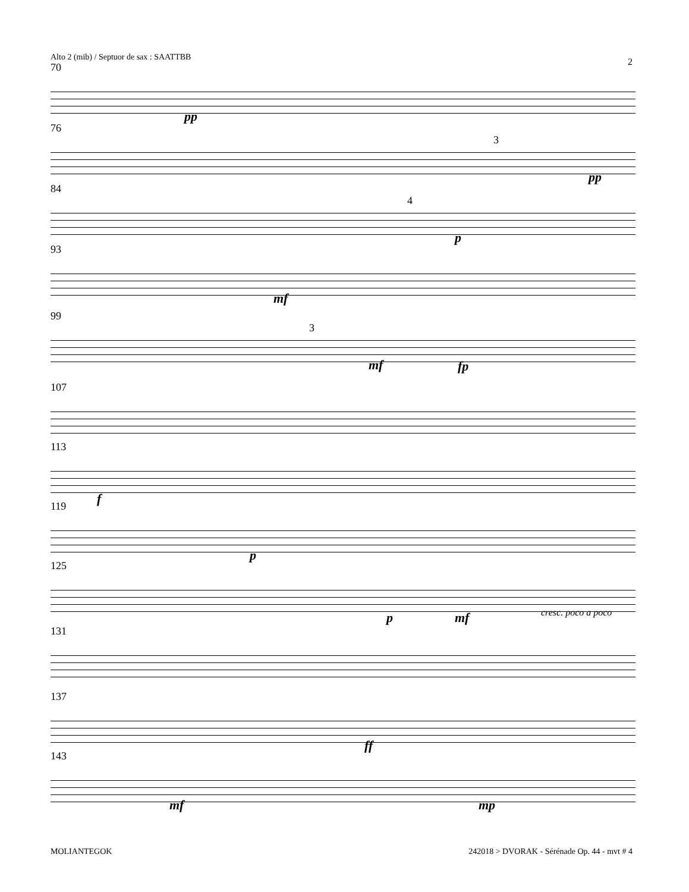Alto 2 (mib) / Septuor de sax : SAATTBB
2
70
pp
76
3
pp
84
4
p
93
mf
99
3
mf fp
107
113
f
119
p
125
p mf cresc. poco a poco
131
137
ff
143
mf mp
MOLIANTEGOK
242018 > DVORAK - Sérénade Op. 44 - mvt # 4